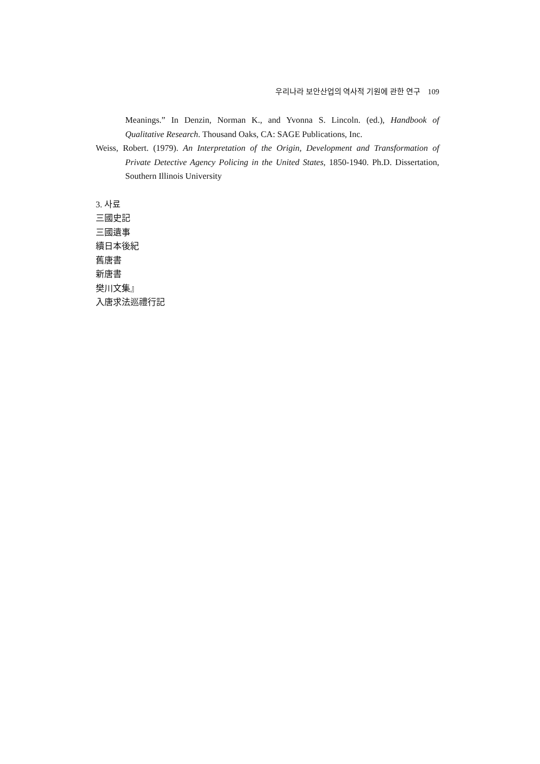우리나라 보안산업의 역사적 기원에 관한 연구 109
Meanings.” In Denzin, Norman K., and Yvonna S. Lincoln. (ed.), Handbook of Qualitative Research. Thousand Oaks, CA: SAGE Publications, Inc.
Weiss, Robert. (1979). An Interpretation of the Origin, Development and Transformation of Private Detective Agency Policing in the United States, 1850-1940. Ph.D. Dissertation, Southern Illinois University
3. 사료
三國史記
三國遺事
續日本後紀
舊唐書
新唐書
樊川文集』
入唐求法巡禮行記